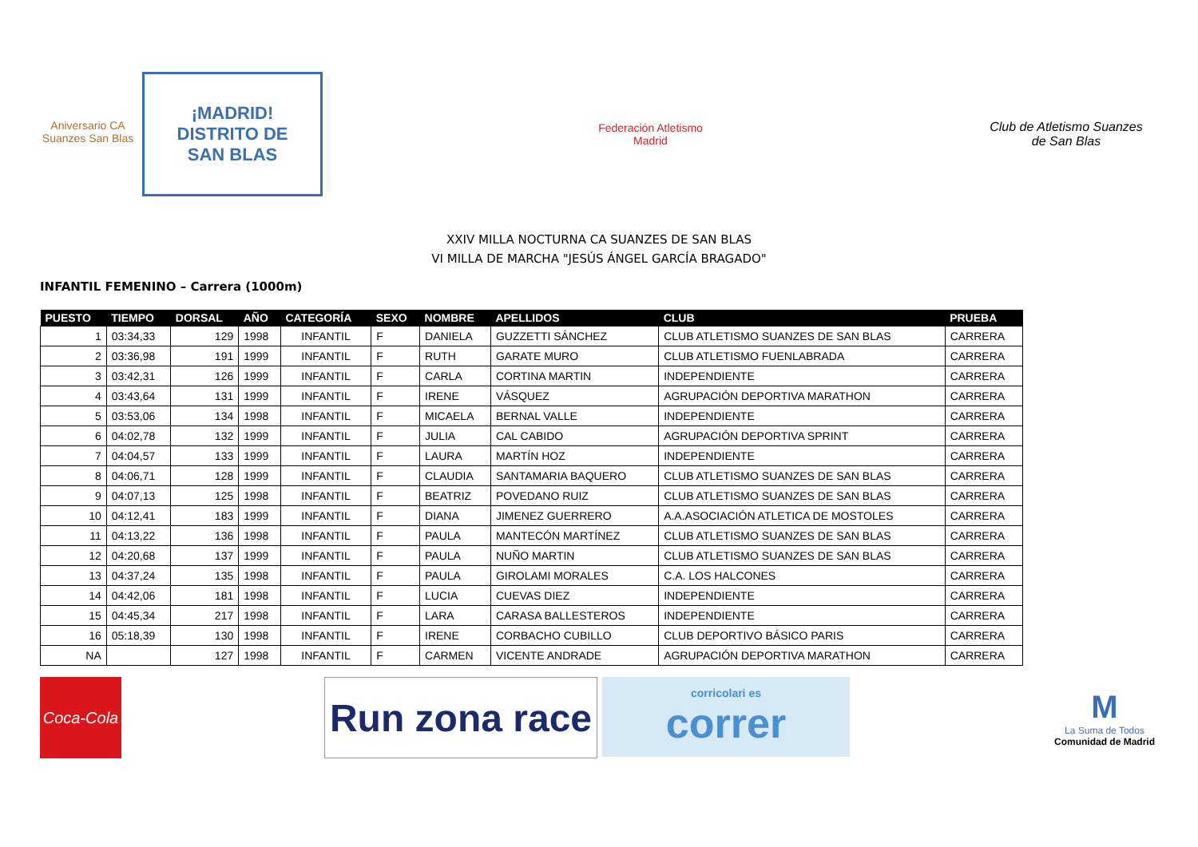Aniversario CA Suanzes San Blas
¡MADRID!
DISTRITO DE
SAN BLAS
Federación Atletismo
Madrid
Club de Atletismo Suanzes
de San Blas
XXIV MILLA NOCTURNA CA SUANZES DE SAN BLAS
VI MILLA DE MARCHA "JESÚS ÁNGEL GARCÍA BRAGADO"
INFANTIL FEMENINO – Carrera (1000m)
| PUESTO | TIEMPO | DORSAL | AÑO | CATEGORÍA | SEXO | NOMBRE | APELLIDOS | CLUB | PRUEBA |
| --- | --- | --- | --- | --- | --- | --- | --- | --- | --- |
| 1 | 03:34,33 | 129 | 1998 | INFANTIL | F | DANIELA | GUZZETTI SÁNCHEZ | CLUB ATLETISMO SUANZES DE SAN BLAS | CARRERA |
| 2 | 03:36,98 | 191 | 1999 | INFANTIL | F | RUTH | GARATE MURO | CLUB ATLETISMO FUENLABRADA | CARRERA |
| 3 | 03:42,31 | 126 | 1999 | INFANTIL | F | CARLA | CORTINA MARTIN | INDEPENDIENTE | CARRERA |
| 4 | 03:43,64 | 131 | 1999 | INFANTIL | F | IRENE | VÁSQUEZ | AGRUPACIÓN DEPORTIVA MARATHON | CARRERA |
| 5 | 03:53,06 | 134 | 1998 | INFANTIL | F | MICAELA | BERNAL VALLE | INDEPENDIENTE | CARRERA |
| 6 | 04:02,78 | 132 | 1999 | INFANTIL | F | JULIA | CAL CABIDO | AGRUPACIÓN DEPORTIVA SPRINT | CARRERA |
| 7 | 04:04,57 | 133 | 1999 | INFANTIL | F | LAURA | MARTÍN HOZ | INDEPENDIENTE | CARRERA |
| 8 | 04:06,71 | 128 | 1999 | INFANTIL | F | CLAUDIA | SANTAMARIA BAQUERO | CLUB ATLETISMO SUANZES DE SAN BLAS | CARRERA |
| 9 | 04:07,13 | 125 | 1998 | INFANTIL | F | BEATRIZ | POVEDANO RUIZ | CLUB ATLETISMO SUANZES DE SAN BLAS | CARRERA |
| 10 | 04:12,41 | 183 | 1999 | INFANTIL | F | DIANA | JIMENEZ GUERRERO | A.A.ASOCIACIÓN ATLETICA DE MOSTOLES | CARRERA |
| 11 | 04:13,22 | 136 | 1998 | INFANTIL | F | PAULA | MANTECÓN MARTÍNEZ | CLUB ATLETISMO SUANZES DE SAN BLAS | CARRERA |
| 12 | 04:20,68 | 137 | 1999 | INFANTIL | F | PAULA | NUÑO MARTIN | CLUB ATLETISMO SUANZES DE SAN BLAS | CARRERA |
| 13 | 04:37,24 | 135 | 1998 | INFANTIL | F | PAULA | GIROLAMI MORALES | C.A. LOS HALCONES | CARRERA |
| 14 | 04:42,06 | 181 | 1998 | INFANTIL | F | LUCIA | CUEVAS DIEZ | INDEPENDIENTE | CARRERA |
| 15 | 04:45,34 | 217 | 1998 | INFANTIL | F | LARA | CARASA BALLESTEROS | INDEPENDIENTE | CARRERA |
| 16 | 05:18,39 | 130 | 1998 | INFANTIL | F | IRENE | CORBACHO CUBILLO | CLUB DEPORTIVO BÁSICO PARIS | CARRERA |
| NA | | 127 | 1998 | INFANTIL | F | CARMEN | VICENTE ANDRADE | AGRUPACIÓN DEPORTIVA MARATHON | CARRERA |
Coca-Cola
Run zona race
corricolari es
correr
M
La Suma de Todos
Comunidad de Madrid